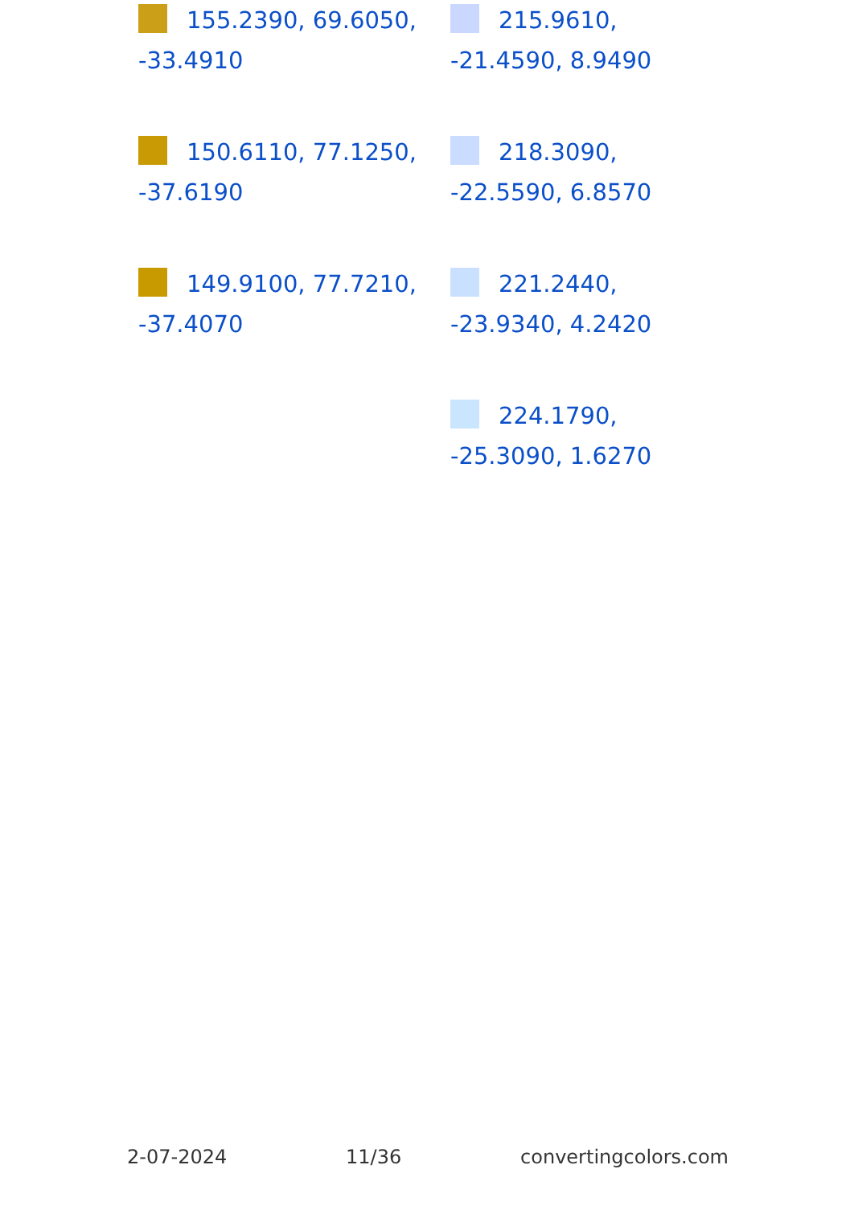155.2390, 69.6050, -33.4910
150.6110, 77.1250, -37.6190
149.9100, 77.7210, -37.4070
215.9610,
-21.4590, 8.9490
218.3090,
-22.5590, 6.8570
221.2440,
-23.9340, 4.2420
224.1790,
-25.3090, 1.6270
2-07-2024 11/36 convertingcolors.com